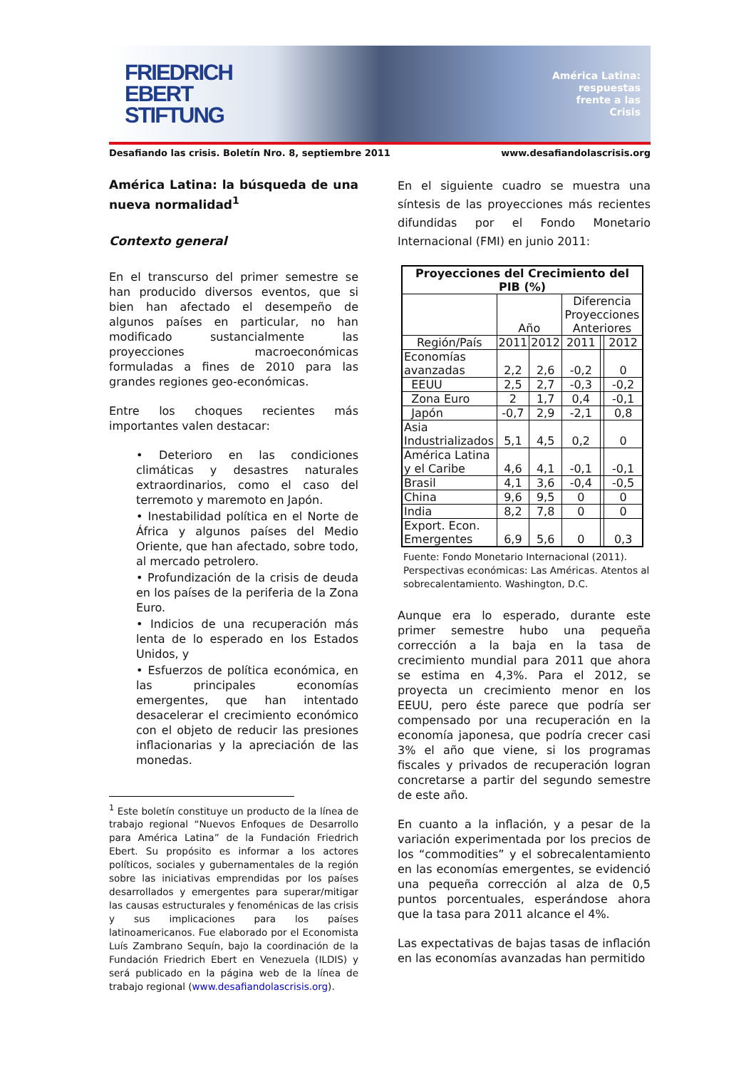FRIEDRICH
EBERT
STIFTUNG
América Latina:
respuestas
frente a las
Crisis
Desafiando las crisis. Boletín Nro. 8, septiembre 2011 www.desafiandolascrisis.org
América Latina: la búsqueda de una nueva normalidad<sup>1</sup>
Contexto general
En el transcurso del primer semestre se han producido diversos eventos, que si bien han afectado el desempeño de algunos países en particular, no han modificado sustancialmente las proyecciones macroeconómicas formuladas a fines de 2010 para las grandes regiones geo-económicas.
Entre los choques recientes más importantes valen destacar:
• Deterioro en las condiciones climáticas y desastres naturales extraordinarios, como el caso del terremoto y maremoto en Japón.
• Inestabilidad política en el Norte de África y algunos países del Medio Oriente, que han afectado, sobre todo, al mercado petrolero.
• Profundización de la crisis de deuda en los países de la periferia de la Zona Euro.
• Indicios de una recuperación más lenta de lo esperado en los Estados Unidos, y
• Esfuerzos de política económica, en las principales economías emergentes, que han intentado desacelerar el crecimiento económico con el objeto de reducir las presiones inflacionarias y la apreciación de las monedas.
<sup>1</sup> Este boletín constituye un producto de la línea de trabajo regional “Nuevos Enfoques de Desarrollo para América Latina” de la Fundación Friedrich Ebert. Su propósito es informar a los actores políticos, sociales y gubernamentales de la región sobre las iniciativas emprendidas por los países desarrollados y emergentes para superar/mitigar las causas estructurales y fenoménicas de las crisis y sus implicaciones para los países latinoamericanos. Fue elaborado por el Economista Luís Zambrano Sequín, bajo la coordinación de la Fundación Friedrich Ebert en Venezuela (ILDIS) y será publicado en la página web de la línea de trabajo regional (www.desafiandolascrisis.org).
En el siguiente cuadro se muestra una síntesis de las proyecciones más recientes difundidas por el Fondo Monetario Internacional (FMI) en junio 2011:
| Proyecciones del Crecimiento del PIB (%) | | | | | |
| --- | --- | --- | --- | --- | --- |
| | Año | | Diferencia Proyecciones Anteriores | | |
| Región/País | 2011 | 2012 | 2011 | | 2012 |
| Economías avanzadas | 2,2 | 2,6 | -0,2 | | 0 |
| EEUU | 2,5 | 2,7 | -0,3 | | -0,2 |
| Zona Euro | 2 | 1,7 | 0,4 | | -0,1 |
| Japón | -0,7 | 2,9 | -2,1 | | 0,8 |
| Asia Industrializados | 5,1 | 4,5 | 0,2 | | 0 |
| América Latina y el Caribe | 4,6 | 4,1 | -0,1 | | -0,1 |
| Brasil | 4,1 | 3,6 | -0,4 | | -0,5 |
| China | 9,6 | 9,5 | 0 | | 0 |
| India | 8,2 | 7,8 | 0 | | 0 |
| Export. Econ. Emergentes | 6,9 | 5,6 | 0 | | 0,3 |
Fuente: Fondo Monetario Internacional (2011). Perspectivas económicas: Las Américas. Atentos al sobrecalentamiento. Washington, D.C.
Aunque era lo esperado, durante este primer semestre hubo una pequeña corrección a la baja en la tasa de crecimiento mundial para 2011 que ahora se estima en 4,3%. Para el 2012, se proyecta un crecimiento menor en los EEUU, pero éste parece que podría ser compensado por una recuperación en la economía japonesa, que podría crecer casi 3% el año que viene, si los programas fiscales y privados de recuperación logran concretarse a partir del segundo semestre de este año.
En cuanto a la inflación, y a pesar de la variación experimentada por los precios de los “commodities” y el sobrecalentamiento en las economías emergentes, se evidenció una pequeña corrección al alza de 0,5 puntos porcentuales, esperándose ahora que la tasa para 2011 alcance el 4%.
Las expectativas de bajas tasas de inflación en las economías avanzadas han permitido